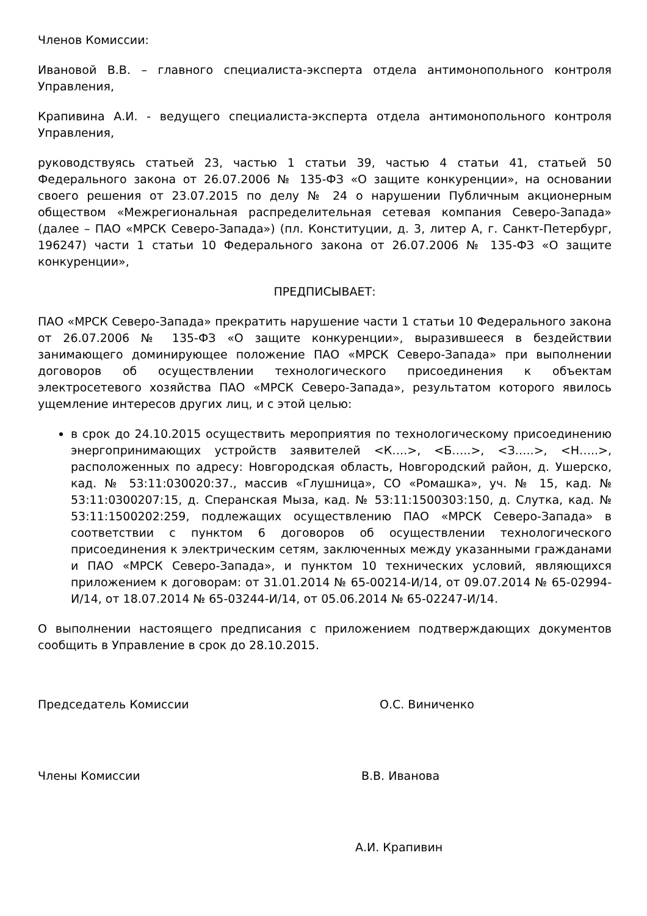Членов Комиссии:
Ивановой В.В. – главного специалиста-эксперта отдела антимонопольного контроля Управления,
Крапивина А.И. - ведущего специалиста-эксперта отдела антимонопольного контроля Управления,
руководствуясь статьей 23, частью 1 статьи 39, частью 4 статьи 41, статьей 50 Федерального закона от 26.07.2006 № 135-ФЗ «О защите конкуренции», на основании своего решения от 23.07.2015 по делу № 24 о нарушении Публичным акционерным обществом «Межрегиональная распределительная сетевая компания Северо-Запада» (далее – ПАО «МРСК Северо-Запада») (пл. Конституции, д. 3, литер А, г. Санкт-Петербург, 196247) части 1 статьи 10 Федерального закона от 26.07.2006 № 135-ФЗ «О защите конкуренции»,
ПРЕДПИСЫВАЕТ:
ПАО «МРСК Северо-Запада» прекратить нарушение части 1 статьи 10 Федерального закона от 26.07.2006 № 135-ФЗ «О защите конкуренции», выразившееся в бездействии занимающего доминирующее положение ПАО «МРСК Северо-Запада» при выполнении договоров об осуществлении технологического присоединения к объектам электросетевого хозяйства ПАО «МРСК Северо-Запада», результатом которого явилось ущемление интересов других лиц, и с этой целью:
в срок до 24.10.2015 осуществить мероприятия по технологическому присоединению энергопринимающих устройств заявителей <К….>, <Б…..>, <З…..>, <Н…..>, расположенных по адресу: Новгородская область, Новгородский район, д. Ушерско, кад. № 53:11:030020:37., массив «Глушница», СО «Ромашка», уч. № 15, кад. № 53:11:0300207:15, д. Сперанская Мыза, кад. № 53:11:1500303:150, д. Слутка, кад. № 53:11:1500202:259, подлежащих осуществлению ПАО «МРСК Северо-Запада» в соответствии с пунктом 6 договоров об осуществлении технологического присоединения к электрическим сетям, заключенных между указанными гражданами и ПАО «МРСК Северо-Запада», и пунктом 10 технических условий, являющихся приложением к договорам: от 31.01.2014 № 65-00214-И/14, от 09.07.2014 № 65-02994-И/14, от 18.07.2014 № 65-03244-И/14, от 05.06.2014 № 65-02247-И/14.
О выполнении настоящего предписания с приложением подтверждающих документов сообщить в Управление в срок до 28.10.2015.
Председатель Комиссии О.С. Виниченко
Члены Комиссии В.В. Иванова
А.И. Крапивин